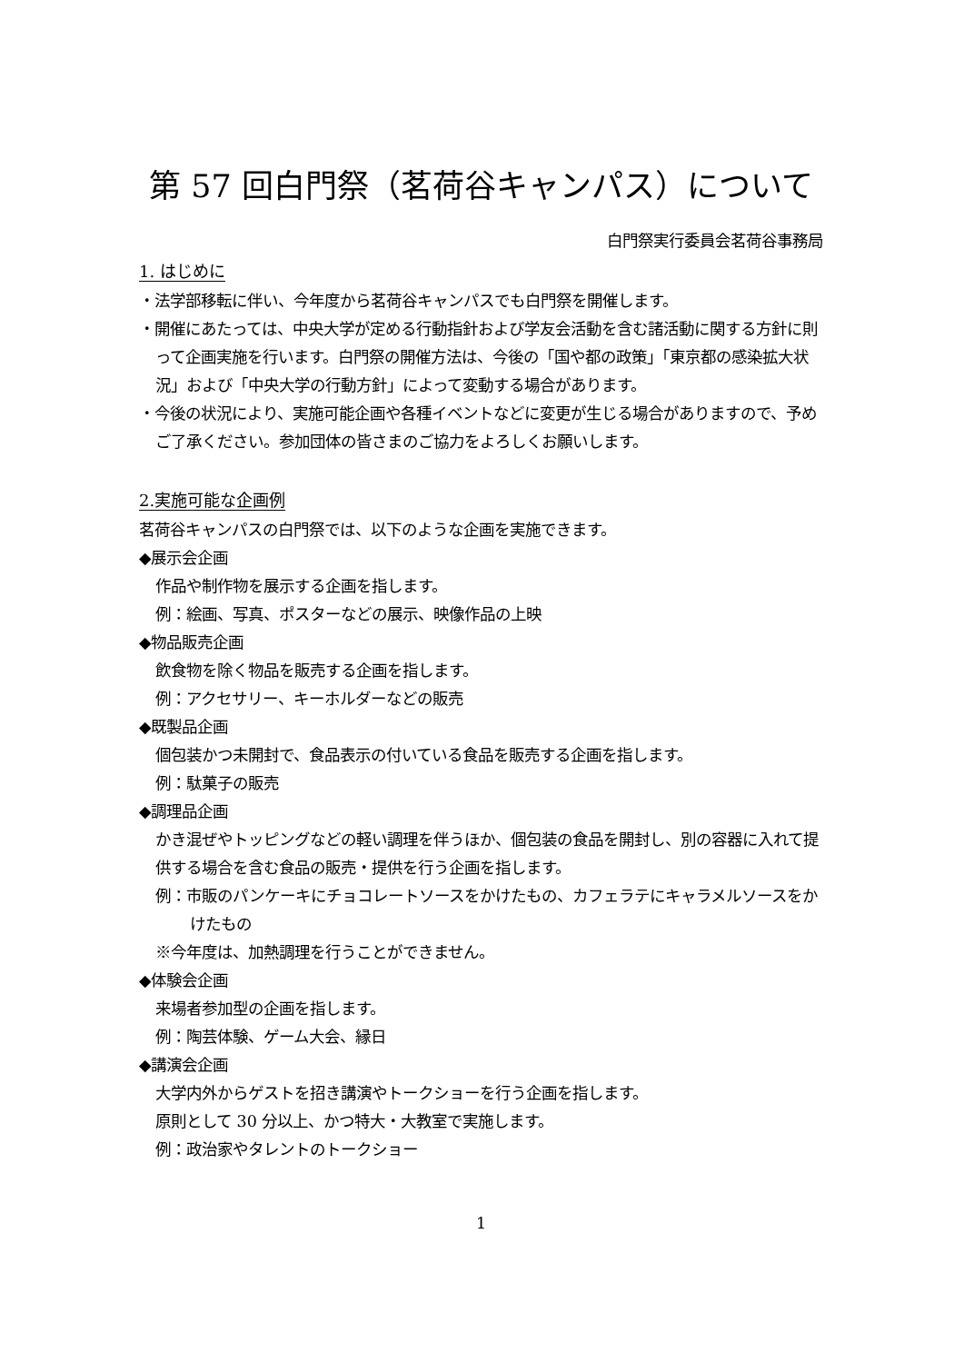第 57 回白門祭（茗荷谷キャンパス）について
白門祭実行委員会茗荷谷事務局
1. はじめに
・法学部移転に伴い、今年度から茗荷谷キャンパスでも白門祭を開催します。
・開催にあたっては、中央大学が定める行動指針および学友会活動を含む諸活動に関する方針に則って企画実施を行います。白門祭の開催方法は、今後の「国や都の政策」「東京都の感染拡大状況」および「中央大学の行動方針」によって変動する場合があります。
・今後の状況により、実施可能企画や各種イベントなどに変更が生じる場合がありますので、予めご了承ください。参加団体の皆さまのご協力をよろしくお願いします。
2.実施可能な企画例
茗荷谷キャンパスの白門祭では、以下のような企画を実施できます。
◆展示会企画
作品や制作物を展示する企画を指します。
例：絵画、写真、ポスターなどの展示、映像作品の上映
◆物品販売企画
飲食物を除く物品を販売する企画を指します。
例：アクセサリー、キーホルダーなどの販売
◆既製品企画
個包装かつ未開封で、食品表示の付いている食品を販売する企画を指します。
例：駄菓子の販売
◆調理品企画
かき混ぜやトッピングなどの軽い調理を伴うほか、個包装の食品を開封し、別の容器に入れて提供する場合を含む食品の販売・提供を行う企画を指します。
例：市販のパンケーキにチョコレートソースをかけたもの、カフェラテにキャラメルソースをかけたもの
※今年度は、加熱調理を行うことができません。
◆体験会企画
来場者参加型の企画を指します。
例：陶芸体験、ゲーム大会、縁日
◆講演会企画
大学内外からゲストを招き講演やトークショーを行う企画を指します。
原則として 30 分以上、かつ特大・大教室で実施します。
例：政治家やタレントのトークショー
1